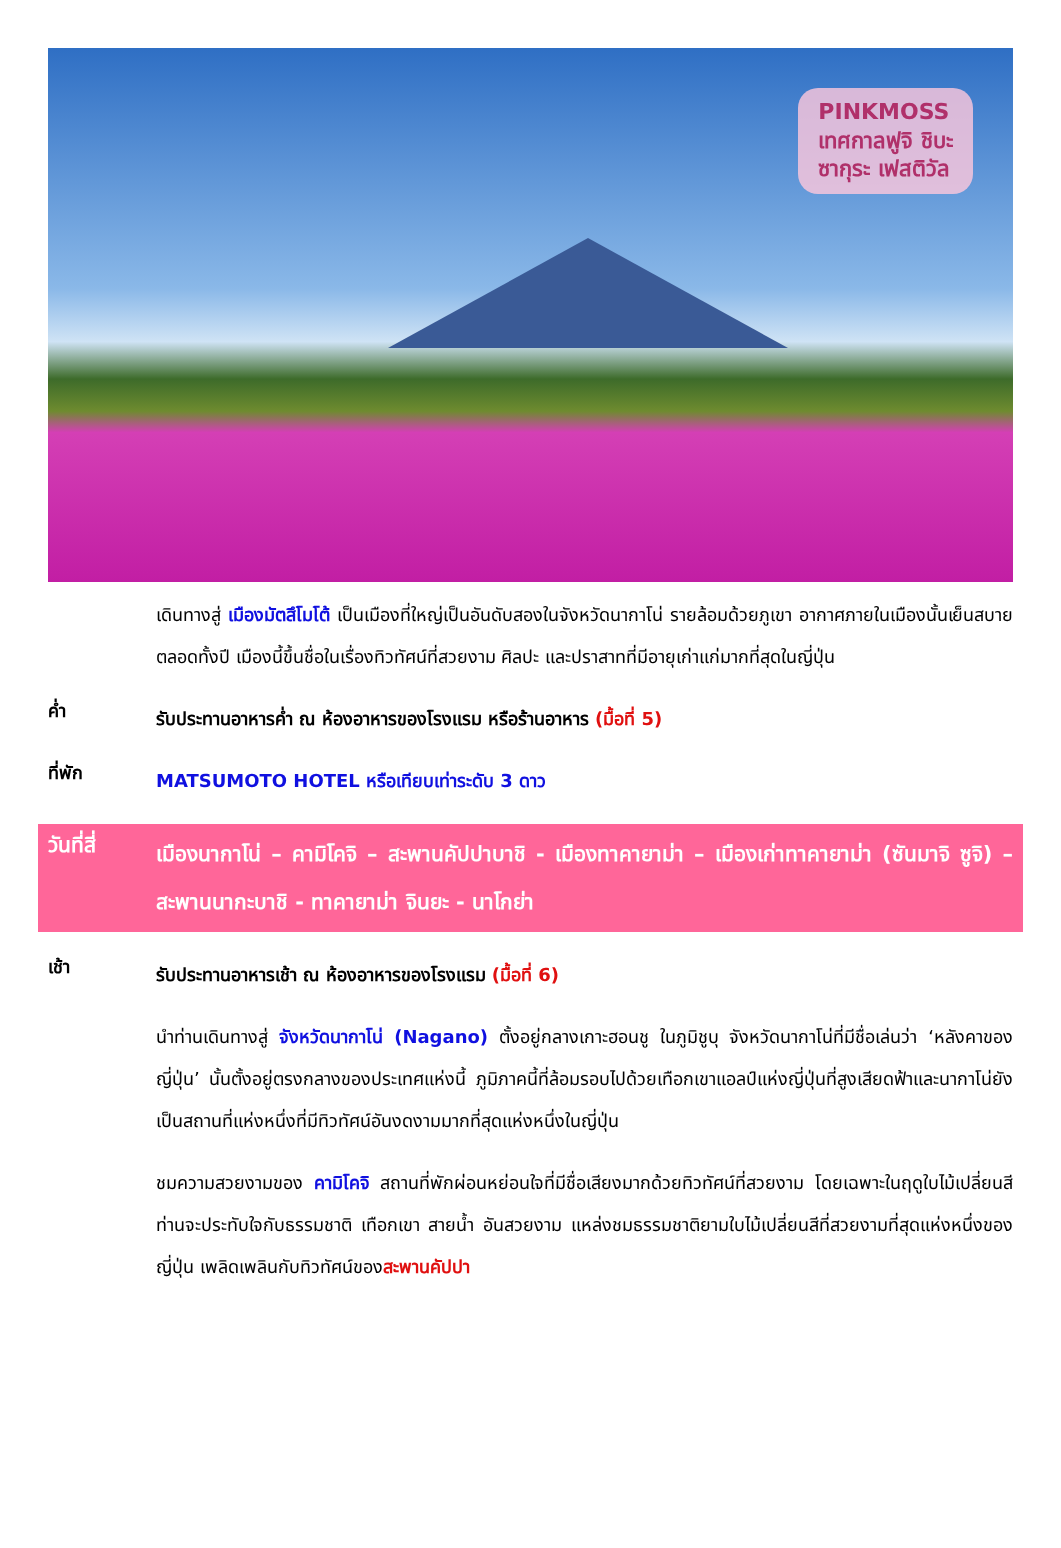PINKMOSS
เทศกาลฟูจิ ชิบะ
ซากุระ เฟสติวัล
เดินทางสู่ เมืองมัตสึโมโต้ เป็นเมืองที่ใหญ่เป็นอันดับสองในจังหวัดนากาโน่ รายล้อมด้วยภูเขา อากาศภายในเมืองนั้นเย็นสบายตลอดทั้งปี เมืองนี้ขึ้นชื่อในเรื่องทิวทัศน์ที่สวยงาม ศิลปะ และปราสาทที่มีอายุเก่าแก่มากที่สุดในญี่ปุ่น
ค่ำ
รับประทานอาหารค่ำ ณ ห้องอาหารของโรงแรม หรือร้านอาหาร (มื้อที่ 5)
ที่พัก
MATSUMOTO HOTEL หรือเทียบเท่าระดับ 3 ดาว
วันที่สี่
เมืองนากาโน่ – คามิโคจิ – สะพานคัปปาบาชิ - เมืองทาคายาม่า – เมืองเก่าทาคายาม่า (ซันมาจิ ซูจิ) – สะพานนากะบาชิ - ทาคายาม่า จินยะ - นาโกย่า
เช้า
รับประทานอาหารเช้า ณ ห้องอาหารของโรงแรม (มื้อที่ 6)
นำท่านเดินทางสู่ จังหวัดนากาโน่ (Nagano) ตั้งอยู่กลางเกาะฮอนชู ในภูมิชูบุ จังหวัดนากาโน่ที่มีชื่อเล่นว่า ‘หลังคาของญี่ปุ่น’ นั้นตั้งอยู่ตรงกลางของประเทศแห่งนี้ ภูมิภาคนี้ที่ล้อมรอบไปด้วยเทือกเขาแอลป์แห่งญี่ปุ่นที่สูงเสียดฟ้าและนากาโน่ยังเป็นสถานที่แห่งหนึ่งที่มีทิวทัศน์อันงดงามมากที่สุดแห่งหนึ่งในญี่ปุ่น
ชมความสวยงามของ คามิโคจิ สถานที่พักผ่อนหย่อนใจที่มีชื่อเสียงมากด้วยทิวทัศน์ที่สวยงาม โดยเฉพาะในฤดูใบไม้เปลี่ยนสี ท่านจะประทับใจกับธรรมชาติ เทือกเขา สายน้ำ อันสวยงาม แหล่งชมธรรมชาติยามใบไม้เปลี่ยนสีที่สวยงามที่สุดแห่งหนึ่งของญี่ปุ่น เพลิดเพลินกับทิวทัศน์ของสะพานคัปปา